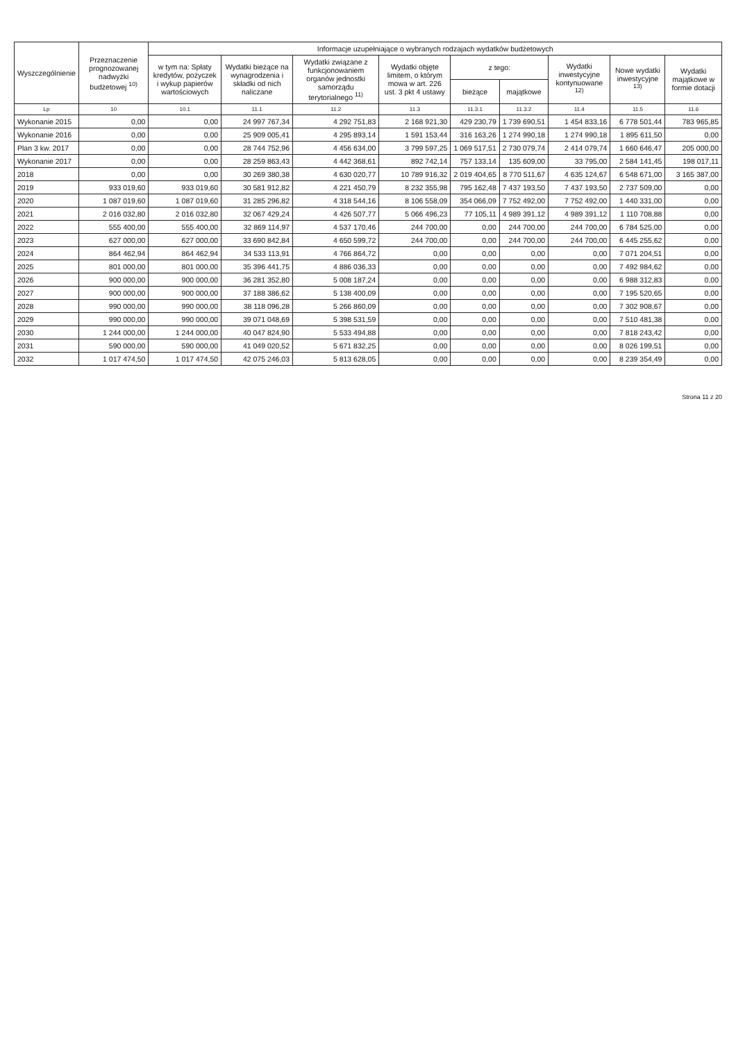| Wyszczególnienie | Przeznaczenie prognozowanej nadwyżki budżetowej <sup>10)</sup> | Informacje uzupełniające o wybranych rodzajach wydatków budżetowych | | | | | | | | |
| --- | --- | --- | --- | --- | --- | --- | --- | --- | --- | --- |
| | | w tym na: Spłaty kredytów, pożyczek i wykup papierów wartościowych | Wydatki bieżące na wynagrodzenia i składki od nich naliczane | Wydatki związane z funkcjonowaniem organów jednostki samorządu terytorialnego <sup>11)</sup> | Wydatki objęte limitem, o którym mowa w art. 226 ust. 3 pkt 4 ustawy | z tego: | | Wydatki inwestycyjne kontynuowane <sup>12)</sup> | Nowe wydatki inwestycyjne <sup>13)</sup> | Wydatki majątkowe w formie dotacji |
| | | | | | | bieżące | majątkowe | | | |
| Lp | 10 | 10.1 | 11.1 | 11.2 | 11.3 | 11.3.1 | 11.3.2 | 11.4 | 11.5 | 11.6 |
| Wykonanie 2015 | 0,00 | 0,00 | 24 997 767,34 | 4 292 751,83 | 2 168 921,30 | 429 230,79 | 1 739 690,51 | 1 454 833,16 | 6 778 501,44 | 783 965,85 |
| Wykonanie 2016 | 0,00 | 0,00 | 25 909 005,41 | 4 295 893,14 | 1 591 153,44 | 316 163,26 | 1 274 990,18 | 1 274 990,18 | 1 895 611,50 | 0,00 |
| Plan 3 kw. 2017 | 0,00 | 0,00 | 28 744 752,96 | 4 456 634,00 | 3 799 597,25 | 1 069 517,51 | 2 730 079,74 | 2 414 079,74 | 1 660 646,47 | 205 000,00 |
| Wykonanie 2017 | 0,00 | 0,00 | 28 259 863,43 | 4 442 368,61 | 892 742,14 | 757 133,14 | 135 609,00 | 33 795,00 | 2 584 141,45 | 198 017,11 |
| 2018 | 0,00 | 0,00 | 30 269 380,38 | 4 630 020,77 | 10 789 916,32 | 2 019 404,65 | 8 770 511,67 | 4 635 124,67 | 6 548 671,00 | 3 165 387,00 |
| 2019 | 933 019,60 | 933 019,60 | 30 581 912,82 | 4 221 450,79 | 8 232 355,98 | 795 162,48 | 7 437 193,50 | 7 437 193,50 | 2 737 509,00 | 0,00 |
| 2020 | 1 087 019,60 | 1 087 019,60 | 31 285 296,82 | 4 318 544,16 | 8 106 558,09 | 354 066,09 | 7 752 492,00 | 7 752 492,00 | 1 440 331,00 | 0,00 |
| 2021 | 2 016 032,80 | 2 016 032,80 | 32 067 429,24 | 4 426 507,77 | 5 066 496,23 | 77 105,11 | 4 989 391,12 | 4 989 391,12 | 1 110 708,88 | 0,00 |
| 2022 | 555 400,00 | 555 400,00 | 32 869 114,97 | 4 537 170,46 | 244 700,00 | 0,00 | 244 700,00 | 244 700,00 | 6 784 525,00 | 0,00 |
| 2023 | 627 000,00 | 627 000,00 | 33 690 842,84 | 4 650 599,72 | 244 700,00 | 0,00 | 244 700,00 | 244 700,00 | 6 445 255,62 | 0,00 |
| 2024 | 864 462,94 | 864 462,94 | 34 533 113,91 | 4 766 864,72 | 0,00 | 0,00 | 0,00 | 0,00 | 7 071 204,51 | 0,00 |
| 2025 | 801 000,00 | 801 000,00 | 35 396 441,75 | 4 886 036,33 | 0,00 | 0,00 | 0,00 | 0,00 | 7 492 984,62 | 0,00 |
| 2026 | 900 000,00 | 900 000,00 | 36 281 352,80 | 5 008 187,24 | 0,00 | 0,00 | 0,00 | 0,00 | 6 988 312,83 | 0,00 |
| 2027 | 900 000,00 | 900 000,00 | 37 188 386,62 | 5 138 400,09 | 0,00 | 0,00 | 0,00 | 0,00 | 7 195 520,65 | 0,00 |
| 2028 | 990 000,00 | 990 000,00 | 38 118 096,28 | 5 266 860,09 | 0,00 | 0,00 | 0,00 | 0,00 | 7 302 908,67 | 0,00 |
| 2029 | 990 000,00 | 990 000,00 | 39 071 048,69 | 5 398 531,59 | 0,00 | 0,00 | 0,00 | 0,00 | 7 510 481,38 | 0,00 |
| 2030 | 1 244 000,00 | 1 244 000,00 | 40 047 824,90 | 5 533 494,88 | 0,00 | 0,00 | 0,00 | 0,00 | 7 818 243,42 | 0,00 |
| 2031 | 590 000,00 | 590 000,00 | 41 049 020,52 | 5 671 832,25 | 0,00 | 0,00 | 0,00 | 0,00 | 8 026 199,51 | 0,00 |
| 2032 | 1 017 474,50 | 1 017 474,50 | 42 075 246,03 | 5 813 628,05 | 0,00 | 0,00 | 0,00 | 0,00 | 8 239 354,49 | 0,00 |
Strona 11 z 20